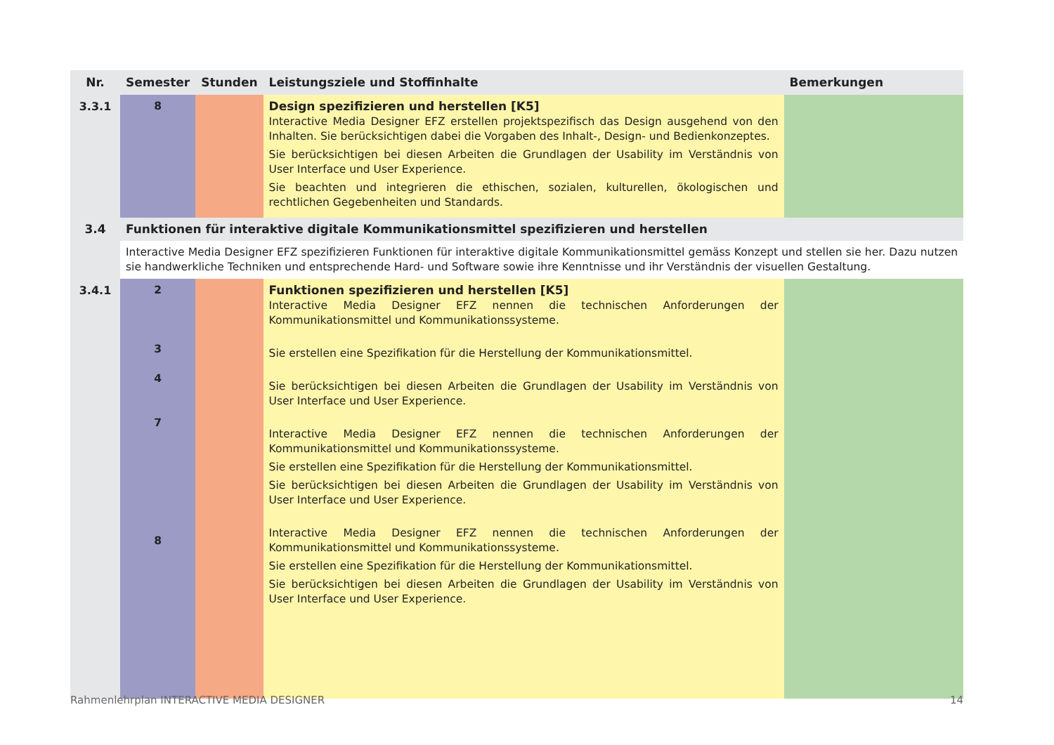| Nr. | Semester | Stunden | Leistungsziele und Stoffinhalte | Bemerkungen |
| --- | --- | --- | --- | --- |
| 3.3.1 | 8 | | Design spezifizieren und herstellen [K5] Interactive Media Designer EFZ erstellen projektspezifisch das Design ausgehend von den Inhalten. Sie berücksichtigen dabei die Vorgaben des Inhalt-, Design- und Bedienkonzeptes. Sie berücksichtigen bei diesen Arbeiten die Grundlagen der Usability im Verständnis von User Interface und User Experience. Sie beachten und integrieren die ethischen, sozialen, kulturellen, ökologischen und rechtlichen Gegebenheiten und Standards. | |
| 3.4 | Funktionen für interaktive digitale Kommunikationsmittel spezifizieren und herstellen | | | |
| | Interactive Media Designer EFZ spezifizieren Funktionen für interaktive digitale Kommunikationsmittel gemäss Konzept und stellen sie her. Dazu nutzen sie handwerkliche Techniken und entsprechende Hard- und Software sowie ihre Kenntnisse und ihr Verständnis der visuellen Gestaltung. | | | |
| 3.4.1 | 2 3 4 7 8 | | Funktionen spezifizieren und herstellen [K5] Interactive Media Designer EFZ nennen die technischen Anforderungen der Kommunikationsmittel und Kommunikationssysteme. Sie erstellen eine Spezifikation für die Herstellung der Kommunikationsmittel. Sie berücksichtigen bei diesen Arbeiten die Grundlagen der Usability im Verständnis von User Interface und User Experience. Interactive Media Designer EFZ nennen die technischen Anforderungen der Kommunikationsmittel und Kommunikationssysteme. Sie erstellen eine Spezifikation für die Herstellung der Kommunikationsmittel. Sie berücksichtigen bei diesen Arbeiten die Grundlagen der Usability im Verständnis von User Interface und User Experience. Interactive Media Designer EFZ nennen die technischen Anforderungen der Kommunikationsmittel und Kommunikationssysteme. Sie erstellen eine Spezifikation für die Herstellung der Kommunikationsmittel. Sie berücksichtigen bei diesen Arbeiten die Grundlagen der Usability im Verständnis von User Interface und User Experience. | |
Rahmenlehrplan INTERACTIVE MEDIA DESIGNER 14